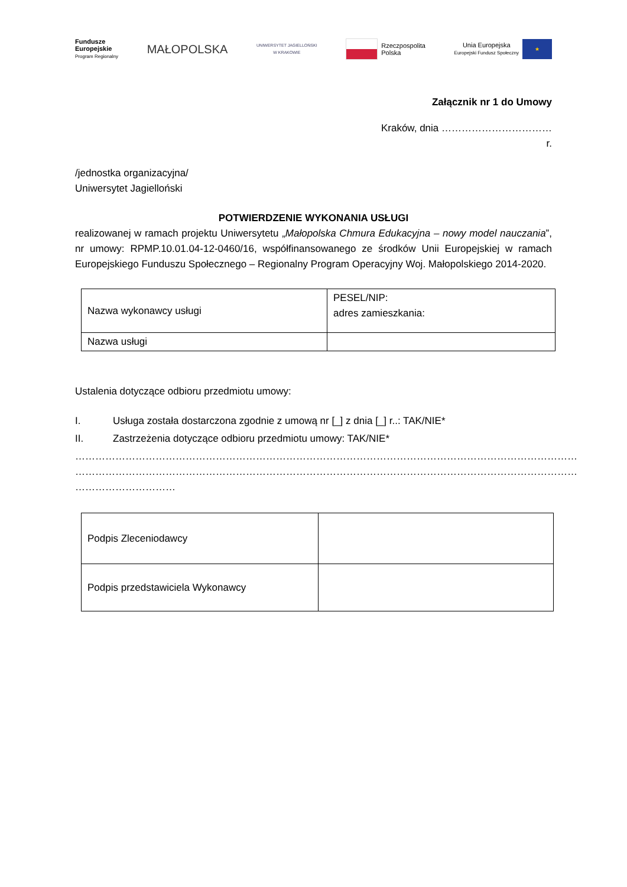Fundusze
Europejskie
Program Regionalny
MAŁOPOLSKA
UNIWERSYTET JAGIELLOŃSKI
W KRAKOWIE
Rzeczpospolita
Polska
Unia Europejska
Europejski Fundusz Społeczny ★
Załącznik nr 1 do Umowy
Kraków, dnia ……………………………
r.
/jednostka organizacyjna/
Uniwersytet Jagielloński
POTWIERDZENIE WYKONANIA USŁUGI
realizowanej w ramach projektu Uniwersytetu „Małopolska Chmura Edukacyjna – nowy model nauczania”, nr umowy: RPMP.10.01.04-12-0460/16, współfinansowanego ze środków Unii Europejskiej w ramach Europejskiego Funduszu Społecznego – Regionalny Program Operacyjny Woj. Małopolskiego 2014-2020.
| Nazwa wykonawcy usługi | PESEL/NIP: adres zamieszkania: |
| Nazwa usługi | |
Ustalenia dotyczące odbioru przedmiotu umowy:
I. Usługa została dostarczona zgodnie z umową nr [_] z dnia [_] r..: TAK/NIE*
II. Zastrzeżenia dotyczące odbioru przedmiotu umowy: TAK/NIE*
……………………………………………………………………………………………………………………………………
……………………………………………………………………………………………………………………………………
…………………………
| Podpis Zleceniodawcy | |
| Podpis przedstawiciela Wykonawcy | |